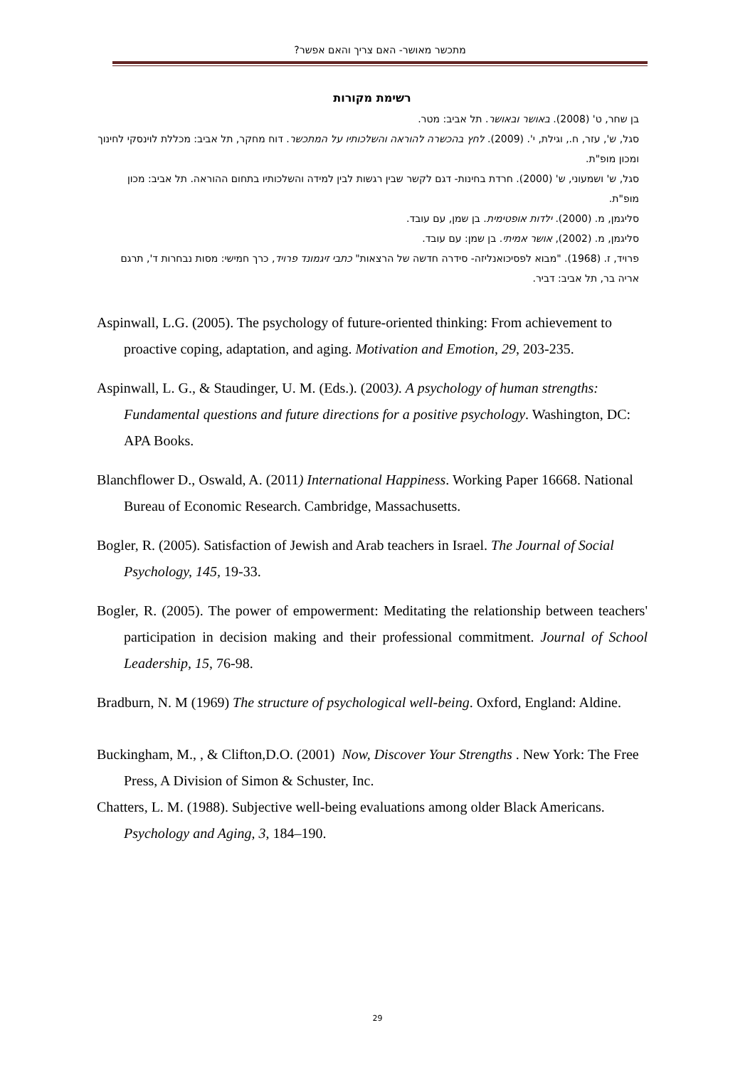מתכשר מאושר- האם צריך והאם אפשר?
רשימת מקורות
בן שחר, ט' (2008). באושר ובאושר. תל אביב: מטר.
סגל, ש', עזר, ח., וגילת, י'. (2009). לחץ בהכשרה להוראה והשלכותיו על המתכשר. דוח מחקר, תל אביב: מכללת לוינסקי לחינוך ומכון מופ"ת.
סגל, ש' ושמעוני, ש' (2000). חרדת בחינות- דגם לקשר שבין רגשות לבין למידה והשלכותיו בתחום ההוראה. תל אביב: מכון מופ"ת.
סליגמן, מ. (2000). ילדות אופטימית. בן שמן, עם עובד.
סליגמן, מ. (2002), אושר אמיתי. בן שמן: עם עובד.
פרויד, ז. (1968). "מבוא לפסיכואנליזה- סידרה חדשה של הרצאות" כתבי זיגמונד פרויד, כרך חמישי: מסות נבחרות ד', תרגם אריה בר, תל אביב: דביר.
Aspinwall, L.G. (2005). The psychology of future-oriented thinking: From achievement to proactive coping, adaptation, and aging. Motivation and Emotion, 29, 203-235.
Aspinwall, L. G., & Staudinger, U. M. (Eds.). (2003). A psychology of human strengths: Fundamental questions and future directions for a positive psychology. Washington, DC: APA Books.
Blanchflower D., Oswald, A. (2011) International Happiness. Working Paper 16668. National Bureau of Economic Research. Cambridge, Massachusetts.
Bogler, R. (2005). Satisfaction of Jewish and Arab teachers in Israel. The Journal of Social Psychology, 145, 19-33.
Bogler, R. (2005). The power of empowerment: Meditating the relationship between teachers' participation in decision making and their professional commitment. Journal of School Leadership, 15, 76-98.
Bradburn, N. M (1969) The structure of psychological well-being. Oxford, England: Aldine.
Buckingham, M., , & Clifton,D.O. (2001) Now, Discover Your Strengths . New York: The Free Press, A Division of Simon & Schuster, Inc.
Chatters, L. M. (1988). Subjective well-being evaluations among older Black Americans. Psychology and Aging, 3, 184–190.
29